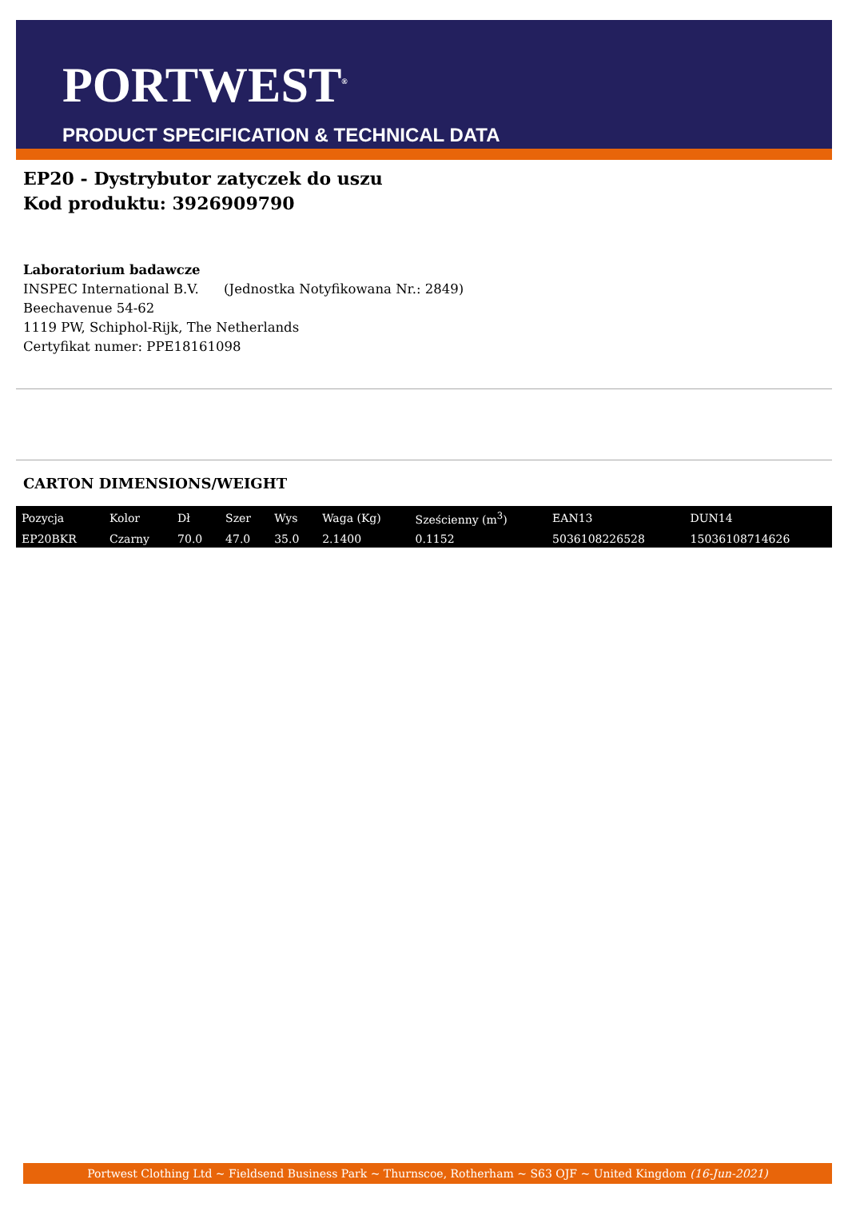PORTWEST<sup>®</sup>
PRODUCT SPECIFICATION & TECHNICAL DATA
EP20 - Dystrybutor zatyczek do uszu
Kod produktu: 3926909790
Laboratorium badawcze
INSPEC International B.V. (Jednostka Notyfikowana Nr.: 2849)
Beechavenue 54-62
1119 PW, Schiphol-Rijk, The Netherlands
Certyfikat numer: PPE18161098
CARTON DIMENSIONS/WEIGHT
| Pozycja | Kolor | Dł | Szer | Wys | Waga (Kg) | Sześcienny (m<sup>3</sup>) | EAN13 | DUN14 |
| --- | --- | --- | --- | --- | --- | --- | --- | --- |
| EP20BKR | Czarny | 70.0 | 47.0 | 35.0 | 2.1400 | 0.1152 | 5036108226528 | 15036108714626 |
Portwest Clothing Ltd ~ Fieldsend Business Park ~ Thurnscoe, Rotherham ~ S63 OJF ~ United Kingdom (16-Jun-2021)